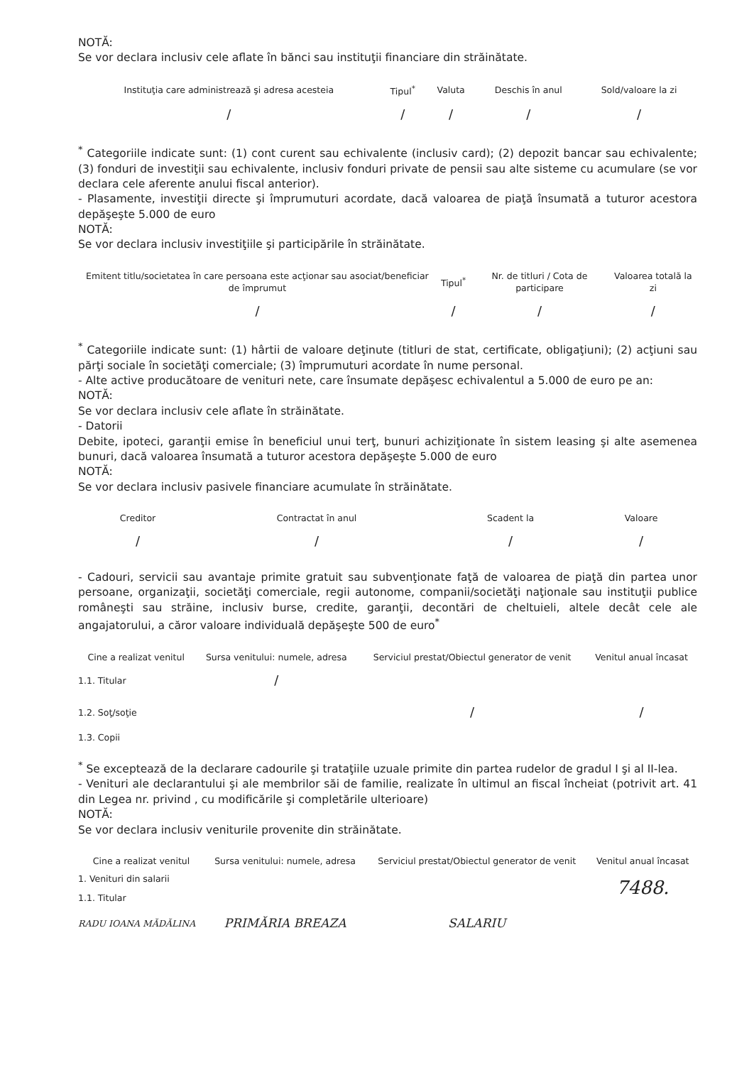NOTĂ:
Se vor declara inclusiv cele aflate în bănci sau instituţii financiare din străinătate.
| Instituţia care administrează şi adresa acesteia | Tipul<sup>*</sup> | Valuta | Deschis în anul | Sold/valoare la zi |
| --- | --- | --- | --- | --- |
| / | / | / | / | / |
<sup>*</sup> Categoriile indicate sunt: (1) cont curent sau echivalente (inclusiv card); (2) depozit bancar sau echivalente; (3) fonduri de investiţii sau echivalente, inclusiv fonduri private de pensii sau alte sisteme cu acumulare (se vor declara cele aferente anului fiscal anterior).
- Plasamente, investiţii directe şi împrumuturi acordate, dacă valoarea de piaţă însumată a tuturor acestora depăşeşte 5.000 de euro
NOTĂ:
Se vor declara inclusiv investiţiile şi participările în străinătate.
| Emitent titlu/societatea în care persoana este acţionar sau asociat/beneficiar de împrumut | Tipul<sup>*</sup> | Nr. de titluri / Cota de participare | Valoarea totală la zi |
| --- | --- | --- | --- |
| / | / | / | / |
<sup>*</sup> Categoriile indicate sunt: (1) hârtii de valoare deţinute (titluri de stat, certificate, obligaţiuni); (2) acţiuni sau părţi sociale în societăţi comerciale; (3) împrumuturi acordate în nume personal.
- Alte active producătoare de venituri nete, care însumate depăşesc echivalentul a 5.000 de euro pe an:
NOTĂ:
Se vor declara inclusiv cele aflate în străinătate.
- Datorii
Debite, ipoteci, garanţii emise în beneficiul unui terţ, bunuri achiziţionate în sistem leasing şi alte asemenea bunuri, dacă valoarea însumată a tuturor acestora depăşeşte 5.000 de euro
NOTĂ:
Se vor declara inclusiv pasivele financiare acumulate în străinătate.
| Creditor | Contractat în anul | Scadent la | Valoare |
| --- | --- | --- | --- |
| / | / | / | / |
- Cadouri, servicii sau avantaje primite gratuit sau subvenţionate faţă de valoarea de piaţă din partea unor persoane, organizaţii, societăţi comerciale, regii autonome, companii/societăţi naţionale sau instituţii publice româneşti sau străine, inclusiv burse, credite, garanţii, decontări de cheltuieli, altele decât cele ale angajatorului, a căror valoare individuală depăşeşte 500 de euro<sup>*</sup>
| Cine a realizat venitul | Sursa venitului: numele, adresa | Serviciul prestat/Obiectul generator de venit | Venitul anual încasat |
| --- | --- | --- | --- |
| 1.1. Titular | / | | |
| 1.2. Soţ/soţie | | / | / |
| 1.3. Copii | | | |
<sup>*</sup> Se exceptează de la declarare cadourile şi trataţiile uzuale primite din partea rudelor de gradul I şi al II-lea.
- Venituri ale declarantului şi ale membrilor săi de familie, realizate în ultimul an fiscal încheiat (potrivit art. 41 din Legea nr. privind , cu modificările şi completările ulterioare)
NOTĂ:
Se vor declara inclusiv veniturile provenite din străinătate.
| Cine a realizat venitul | Sursa venitului: numele, adresa | Serviciul prestat/Obiectul generator de venit | Venitul anual încasat |
| --- | --- | --- | --- |
| 1. Venituri din salarii | | | 7488. |
| 1.1. Titular | | | |
| RADU IOANA MĂDĂLINA | PRIMĂRIA BREAZA | SALARIU | |